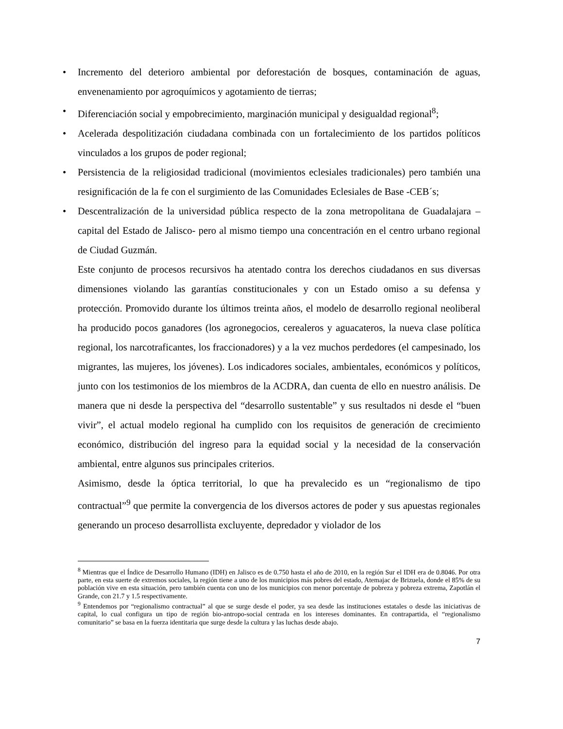• Incremento del deterioro ambiental por deforestación de bosques, contaminación de aguas, envenenamiento por agroquímicos y agotamiento de tierras;
• Diferenciación social y empobrecimiento, marginación municipal y desigualdad regional<sup>8</sup>;
• Acelerada despolitización ciudadana combinada con un fortalecimiento de los partidos políticos vinculados a los grupos de poder regional;
• Persistencia de la religiosidad tradicional (movimientos eclesiales tradicionales) pero también una resignificación de la fe con el surgimiento de las Comunidades Eclesiales de Base -CEB´s;
• Descentralización de la universidad pública respecto de la zona metropolitana de Guadalajara –capital del Estado de Jalisco- pero al mismo tiempo una concentración en el centro urbano regional de Ciudad Guzmán.
Este conjunto de procesos recursivos ha atentado contra los derechos ciudadanos en sus diversas dimensiones violando las garantías constitucionales y con un Estado omiso a su defensa y protección. Promovido durante los últimos treinta años, el modelo de desarrollo regional neoliberal ha producido pocos ganadores (los agronegocios, cerealeros y aguacateros, la nueva clase política regional, los narcotraficantes, los fraccionadores) y a la vez muchos perdedores (el campesinado, los migrantes, las mujeres, los jóvenes). Los indicadores sociales, ambientales, económicos y políticos, junto con los testimonios de los miembros de la ACDRA, dan cuenta de ello en nuestro análisis. De manera que ni desde la perspectiva del “desarrollo sustentable” y sus resultados ni desde el “buen vivir”, el actual modelo regional ha cumplido con los requisitos de generación de crecimiento económico, distribución del ingreso para la equidad social y la necesidad de la conservación ambiental, entre algunos sus principales criterios.
Asimismo, desde la óptica territorial, lo que ha prevalecido es un “regionalismo de tipo contractual”<sup>9</sup> que permite la convergencia de los diversos actores de poder y sus apuestas regionales generando un proceso desarrollista excluyente, depredador y violador de los
<sup>8</sup> Mientras que el Índice de Desarrollo Humano (IDH) en Jalisco es de 0.750 hasta el año de 2010, en la región Sur el IDH era de 0.8046. Por otra parte, en esta suerte de extremos sociales, la región tiene a uno de los municipios más pobres del estado, Atemajac de Brizuela, donde el 85% de su población vive en esta situación, pero también cuenta con uno de los municipios con menor porcentaje de pobreza y pobreza extrema, Zapotlán el Grande, con 21.7 y 1.5 respectivamente.
<sup>9</sup> Entendemos por “regionalismo contractual” al que se surge desde el poder, ya sea desde las instituciones estatales o desde las iniciativas de capital, lo cual configura un tipo de región bio-antropo-social centrada en los intereses dominantes. En contrapartida, el “regionalismo comunitario” se basa en la fuerza identitaria que surge desde la cultura y las luchas desde abajo.
7